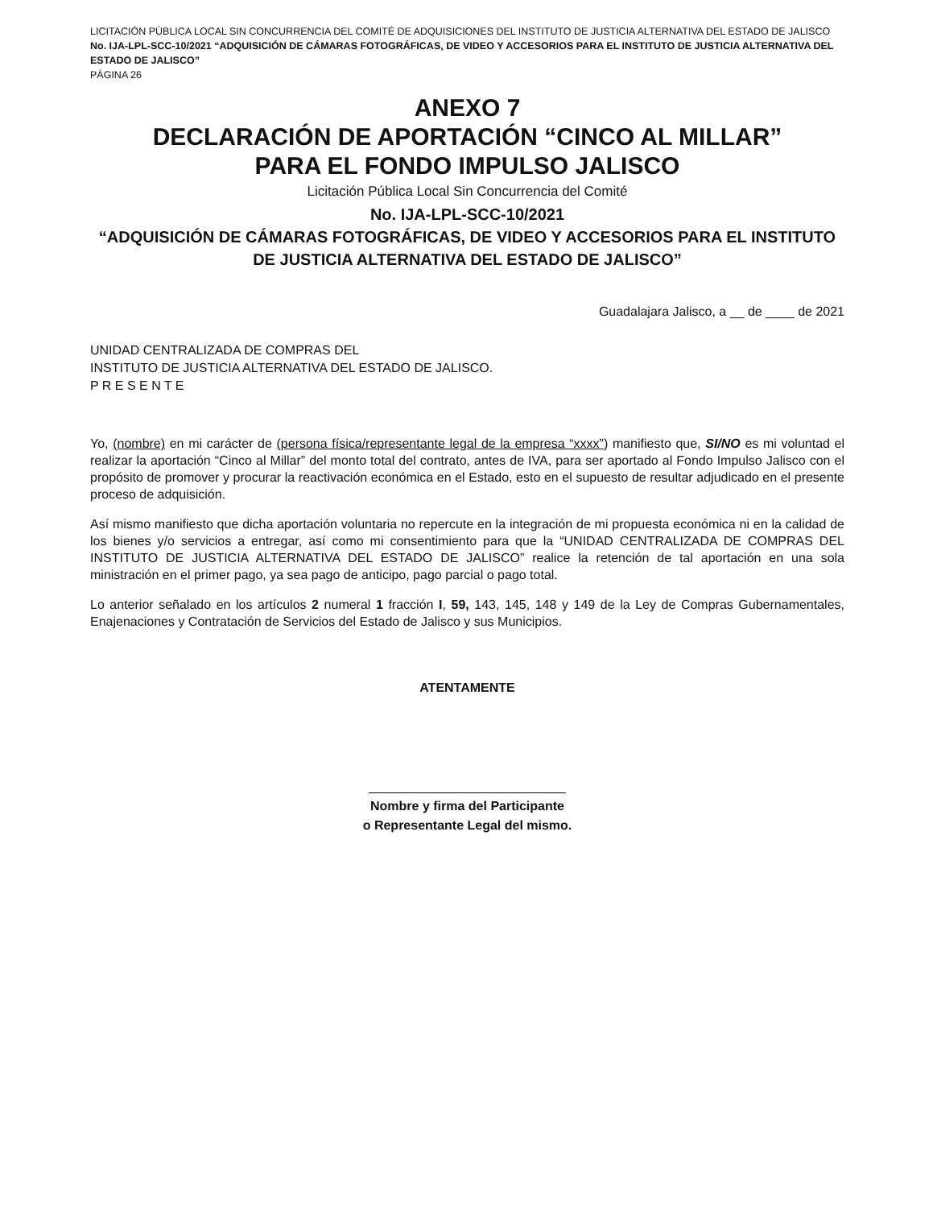LICITACIÓN PÚBLICA LOCAL SIN CONCURRENCIA DEL COMITÉ DE ADQUISICIONES DEL INSTITUTO DE JUSTICIA ALTERNATIVA DEL ESTADO DE JALISCO No. IJA-LPL-SCC-10/2021 “ADQUISICIÓN DE CÁMARAS FOTOGRÁFICAS, DE VIDEO Y ACCESORIOS PARA EL INSTITUTO DE JUSTICIA ALTERNATIVA DEL ESTADO DE JALISCO”
PÁGINA 26
ANEXO 7
DECLARACIÓN DE APORTACIÓN “CINCO AL MILLAR”
PARA EL FONDO IMPULSO JALISCO
Licitación Pública Local Sin Concurrencia del Comité
No. IJA-LPL-SCC-10/2021
“ADQUISICIÓN DE CÁMARAS FOTOGRÁFICAS, DE VIDEO Y ACCESORIOS PARA EL INSTITUTO DE JUSTICIA ALTERNATIVA DEL ESTADO DE JALISCO”
Guadalajara Jalisco, a __ de ____ de 2021
UNIDAD CENTRALIZADA DE COMPRAS DEL
INSTITUTO DE JUSTICIA ALTERNATIVA DEL ESTADO DE JALISCO.
P R E S E N T E
Yo, (nombre) en mi carácter de (persona física/representante legal de la empresa “xxxx”) manifiesto que, SI/NO es mi voluntad el realizar la aportación “Cinco al Millar” del monto total del contrato, antes de IVA, para ser aportado al Fondo Impulso Jalisco con el propósito de promover y procurar la reactivación económica en el Estado, esto en el supuesto de resultar adjudicado en el presente proceso de adquisición.
Así mismo manifiesto que dicha aportación voluntaria no repercute en la integración de mi propuesta económica ni en la calidad de los bienes y/o servicios a entregar, así como mi consentimiento para que la “UNIDAD CENTRALIZADA DE COMPRAS DEL INSTITUTO DE JUSTICIA ALTERNATIVA DEL ESTADO DE JALISCO” realice la retención de tal aportación en una sola ministración en el primer pago, ya sea pago de anticipo, pago parcial o pago total.
Lo anterior señalado en los artículos 2 numeral 1 fracción I, 59, 143, 145, 148 y 149 de la Ley de Compras Gubernamentales, Enajenaciones y Contratación de Servicios del Estado de Jalisco y sus Municipios.
ATENTAMENTE
Nombre y firma del Participante
o Representante Legal del mismo.